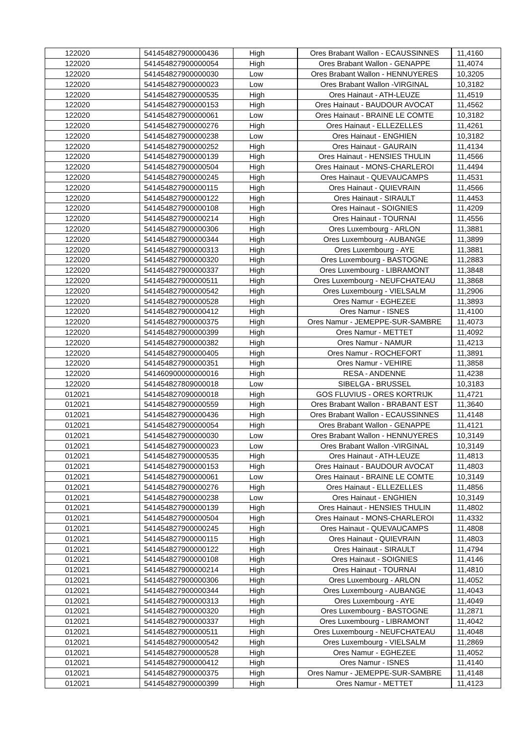| 122020 | 541454827900000436 | High | Ores Brabant Wallon - ECAUSSINNES | 11,4160 |
| 122020 | 541454827900000054 | High | Ores Brabant Wallon - GENAPPE | 11,4074 |
| 122020 | 541454827900000030 | Low | Ores Brabant Wallon - HENNUYERES | 10,3205 |
| 122020 | 541454827900000023 | Low | Ores Brabant Wallon -VIRGINAL | 10,3182 |
| 122020 | 541454827900000535 | High | Ores Hainaut - ATH-LEUZE | 11,4519 |
| 122020 | 541454827900000153 | High | Ores Hainaut - BAUDOUR AVOCAT | 11,4562 |
| 122020 | 541454827900000061 | Low | Ores Hainaut - BRAINE LE COMTE | 10,3182 |
| 122020 | 541454827900000276 | High | Ores Hainaut - ELLEZELLES | 11,4261 |
| 122020 | 541454827900000238 | Low | Ores Hainaut - ENGHIEN | 10,3182 |
| 122020 | 541454827900000252 | High | Ores Hainaut - GAURAIN | 11,4134 |
| 122020 | 541454827900000139 | High | Ores Hainaut - HENSIES THULIN | 11,4566 |
| 122020 | 541454827900000504 | High | Ores Hainaut - MONS-CHARLEROI | 11,4494 |
| 122020 | 541454827900000245 | High | Ores Hainaut - QUEVAUCAMPS | 11,4531 |
| 122020 | 541454827900000115 | High | Ores Hainaut - QUIEVRAIN | 11,4566 |
| 122020 | 541454827900000122 | High | Ores Hainaut - SIRAULT | 11,4453 |
| 122020 | 541454827900000108 | High | Ores Hainaut - SOIGNIES | 11,4209 |
| 122020 | 541454827900000214 | High | Ores Hainaut - TOURNAI | 11,4556 |
| 122020 | 541454827900000306 | High | Ores Luxembourg - ARLON | 11,3881 |
| 122020 | 541454827900000344 | High | Ores Luxembourg - AUBANGE | 11,3899 |
| 122020 | 541454827900000313 | High | Ores Luxembourg - AYE | 11,3881 |
| 122020 | 541454827900000320 | High | Ores Luxembourg - BASTOGNE | 11,2883 |
| 122020 | 541454827900000337 | High | Ores Luxembourg - LIBRAMONT | 11,3848 |
| 122020 | 541454827900000511 | High | Ores Luxembourg - NEUFCHATEAU | 11,3868 |
| 122020 | 541454827900000542 | High | Ores Luxembourg - VIELSALM | 11,2906 |
| 122020 | 541454827900000528 | High | Ores Namur - EGHEZEE | 11,3893 |
| 122020 | 541454827900000412 | High | Ores Namur - ISNES | 11,4100 |
| 122020 | 541454827900000375 | High | Ores Namur - JEMEPPE-SUR-SAMBRE | 11,4073 |
| 122020 | 541454827900000399 | High | Ores Namur - METTET | 11,4092 |
| 122020 | 541454827900000382 | High | Ores Namur - NAMUR | 11,4213 |
| 122020 | 541454827900000405 | High | Ores Namur - ROCHEFORT | 11,3891 |
| 122020 | 541454827900000351 | High | Ores Namur - VEHIRE | 11,3858 |
| 122020 | 541460900000000016 | High | RESA - ANDENNE | 11,4238 |
| 122020 | 541454827809000018 | Low | SIBELGA - BRUSSEL | 10,3183 |
| 012021 | 541454827090000018 | High | GOS FLUVIUS - ORES KORTRIJK | 11,4721 |
| 012021 | 541454827900000559 | High | Ores Brabant Wallon - BRABANT EST | 11,3640 |
| 012021 | 541454827900000436 | High | Ores Brabant Wallon - ECAUSSINNES | 11,4148 |
| 012021 | 541454827900000054 | High | Ores Brabant Wallon - GENAPPE | 11,4121 |
| 012021 | 541454827900000030 | Low | Ores Brabant Wallon - HENNUYERES | 10,3149 |
| 012021 | 541454827900000023 | Low | Ores Brabant Wallon -VIRGINAL | 10,3149 |
| 012021 | 541454827900000535 | High | Ores Hainaut - ATH-LEUZE | 11,4813 |
| 012021 | 541454827900000153 | High | Ores Hainaut - BAUDOUR AVOCAT | 11,4803 |
| 012021 | 541454827900000061 | Low | Ores Hainaut - BRAINE LE COMTE | 10,3149 |
| 012021 | 541454827900000276 | High | Ores Hainaut - ELLEZELLES | 11,4856 |
| 012021 | 541454827900000238 | Low | Ores Hainaut - ENGHIEN | 10,3149 |
| 012021 | 541454827900000139 | High | Ores Hainaut - HENSIES THULIN | 11,4802 |
| 012021 | 541454827900000504 | High | Ores Hainaut - MONS-CHARLEROI | 11,4332 |
| 012021 | 541454827900000245 | High | Ores Hainaut - QUEVAUCAMPS | 11,4808 |
| 012021 | 541454827900000115 | High | Ores Hainaut - QUIEVRAIN | 11,4803 |
| 012021 | 541454827900000122 | High | Ores Hainaut - SIRAULT | 11,4794 |
| 012021 | 541454827900000108 | High | Ores Hainaut - SOIGNIES | 11,4146 |
| 012021 | 541454827900000214 | High | Ores Hainaut - TOURNAI | 11,4810 |
| 012021 | 541454827900000306 | High | Ores Luxembourg - ARLON | 11,4052 |
| 012021 | 541454827900000344 | High | Ores Luxembourg - AUBANGE | 11,4043 |
| 012021 | 541454827900000313 | High | Ores Luxembourg - AYE | 11,4049 |
| 012021 | 541454827900000320 | High | Ores Luxembourg - BASTOGNE | 11,2871 |
| 012021 | 541454827900000337 | High | Ores Luxembourg - LIBRAMONT | 11,4042 |
| 012021 | 541454827900000511 | High | Ores Luxembourg - NEUFCHATEAU | 11,4048 |
| 012021 | 541454827900000542 | High | Ores Luxembourg - VIELSALM | 11,2869 |
| 012021 | 541454827900000528 | High | Ores Namur - EGHEZEE | 11,4052 |
| 012021 | 541454827900000412 | High | Ores Namur - ISNES | 11,4140 |
| 012021 | 541454827900000375 | High | Ores Namur - JEMEPPE-SUR-SAMBRE | 11,4148 |
| 012021 | 541454827900000399 | High | Ores Namur - METTET | 11,4123 |